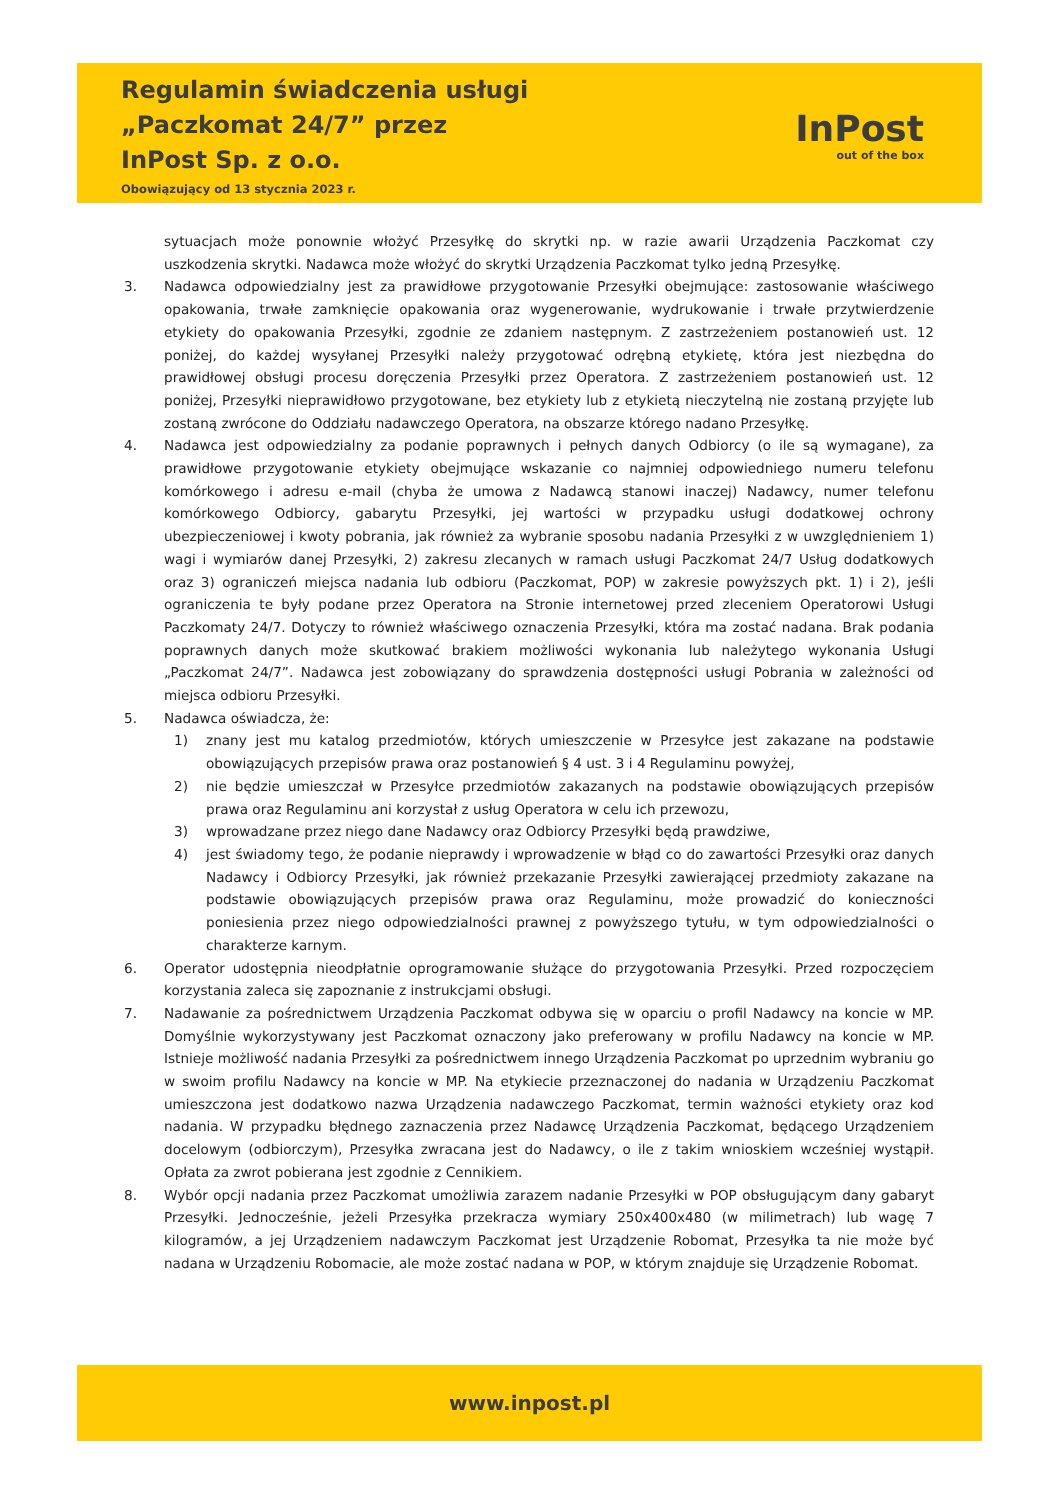Regulamin świadczenia usługi
„Paczkomat 24/7” przez
InPost Sp. z o.o.
Obowiązujący od 13 stycznia 2023 r.
InPost
out of the box
sytuacjach może ponownie włożyć Przesyłkę do skrytki np. w razie awarii Urządzenia Paczkomat czy uszkodzenia skrytki. Nadawca może włożyć do skrytki Urządzenia Paczkomat tylko jedną Przesyłkę.
3. Nadawca odpowiedzialny jest za prawidłowe przygotowanie Przesyłki obejmujące: zastosowanie właściwego opakowania, trwałe zamknięcie opakowania oraz wygenerowanie, wydrukowanie i trwałe przytwierdzenie etykiety do opakowania Przesyłki, zgodnie ze zdaniem następnym. Z zastrzeżeniem postanowień ust. 12 poniżej, do każdej wysyłanej Przesyłki należy przygotować odrębną etykietę, która jest niezbędna do prawidłowej obsługi procesu doręczenia Przesyłki przez Operatora. Z zastrzeżeniem postanowień ust. 12 poniżej, Przesyłki nieprawidłowo przygotowane, bez etykiety lub z etykietą nieczytelną nie zostaną przyjęte lub zostaną zwrócone do Oddziału nadawczego Operatora, na obszarze którego nadano Przesyłkę.
4. Nadawca jest odpowiedzialny za podanie poprawnych i pełnych danych Odbiorcy (o ile są wymagane), za prawidłowe przygotowanie etykiety obejmujące wskazanie co najmniej odpowiedniego numeru telefonu komórkowego i adresu e-mail (chyba że umowa z Nadawcą stanowi inaczej) Nadawcy, numer telefonu komórkowego Odbiorcy, gabarytu Przesyłki, jej wartości w przypadku usługi dodatkowej ochrony ubezpieczeniowej i kwoty pobrania, jak również za wybranie sposobu nadania Przesyłki z w uwzględnieniem 1) wagi i wymiarów danej Przesyłki, 2) zakresu zlecanych w ramach usługi Paczkomat 24/7 Usług dodatkowych oraz 3) ograniczeń miejsca nadania lub odbioru (Paczkomat, POP) w zakresie powyższych pkt. 1) i 2), jeśli ograniczenia te były podane przez Operatora na Stronie internetowej przed zleceniem Operatorowi Usługi Paczkomaty 24/7. Dotyczy to również właściwego oznaczenia Przesyłki, która ma zostać nadana. Brak podania poprawnych danych może skutkować brakiem możliwości wykonania lub należytego wykonania Usługi „Paczkomat 24/7”. Nadawca jest zobowiązany do sprawdzenia dostępności usługi Pobrania w zależności od miejsca odbioru Przesyłki.
5. Nadawca oświadcza, że:
1) znany jest mu katalog przedmiotów, których umieszczenie w Przesyłce jest zakazane na podstawie obowiązujących przepisów prawa oraz postanowień § 4 ust. 3 i 4 Regulaminu powyżej,
2) nie będzie umieszczał w Przesyłce przedmiotów zakazanych na podstawie obowiązujących przepisów prawa oraz Regulaminu ani korzystał z usług Operatora w celu ich przewozu,
3) wprowadzane przez niego dane Nadawcy oraz Odbiorcy Przesyłki będą prawdziwe,
4) jest świadomy tego, że podanie nieprawdy i wprowadzenie w błąd co do zawartości Przesyłki oraz danych Nadawcy i Odbiorcy Przesyłki, jak również przekazanie Przesyłki zawierającej przedmioty zakazane na podstawie obowiązujących przepisów prawa oraz Regulaminu, może prowadzić do konieczności poniesienia przez niego odpowiedzialności prawnej z powyższego tytułu, w tym odpowiedzialności o charakterze karnym.
6. Operator udostępnia nieodpłatnie oprogramowanie służące do przygotowania Przesyłki. Przed rozpoczęciem korzystania zaleca się zapoznanie z instrukcjami obsługi.
7. Nadawanie za pośrednictwem Urządzenia Paczkomat odbywa się w oparciu o profil Nadawcy na koncie w MP. Domyślnie wykorzystywany jest Paczkomat oznaczony jako preferowany w profilu Nadawcy na koncie w MP. Istnieje możliwość nadania Przesyłki za pośrednictwem innego Urządzenia Paczkomat po uprzednim wybraniu go w swoim profilu Nadawcy na koncie w MP. Na etykiecie przeznaczonej do nadania w Urządzeniu Paczkomat umieszczona jest dodatkowo nazwa Urządzenia nadawczego Paczkomat, termin ważności etykiety oraz kod nadania. W przypadku błędnego zaznaczenia przez Nadawcę Urządzenia Paczkomat, będącego Urządzeniem docelowym (odbiorczym), Przesyłka zwracana jest do Nadawcy, o ile z takim wnioskiem wcześniej wystąpił. Opłata za zwrot pobierana jest zgodnie z Cennikiem.
8. Wybór opcji nadania przez Paczkomat umożliwia zarazem nadanie Przesyłki w POP obsługującym dany gabaryt Przesyłki. Jednocześnie, jeżeli Przesyłka przekracza wymiary 250x400x480 (w milimetrach) lub wagę 7 kilogramów, a jej Urządzeniem nadawczym Paczkomat jest Urządzenie Robomat, Przesyłka ta nie może być nadana w Urządzeniu Robomacie, ale może zostać nadana w POP, w którym znajduje się Urządzenie Robomat.
www.inpost.pl